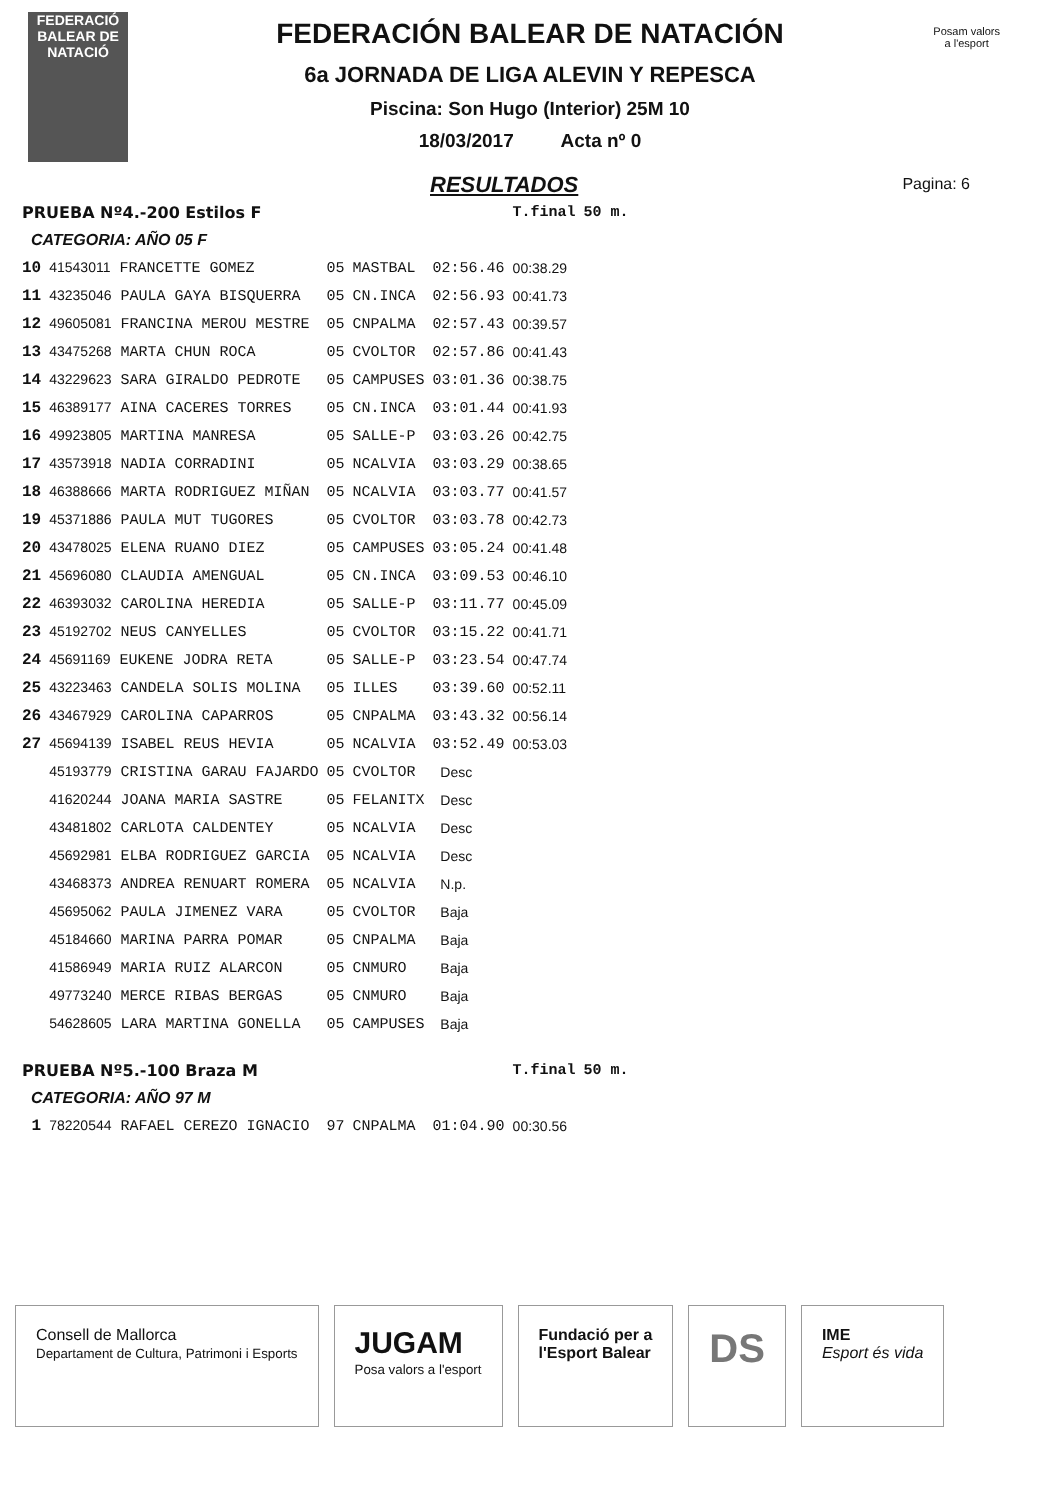FEDERACIÓ BALEAR DE NATACIÓ
FEDERACIÓN BALEAR DE NATACIÓN
6a JORNADA DE LIGA ALEVIN Y REPESCA
Piscina: Son Hugo (Interior) 25M 10
18/03/2017 Acta nº 0
Pagina: 6
Posam valors
a l'esport
RESULTADOS
| PRUEBA Nº4.-200 Estilos F | | | | | T.final | 50 m. |
| CATEGORIA: AÑO 05 F | | | | | | |
| 10 | 41543011 FRANCETTE GOMEZ | 05 | MASTBAL | 02:56.46 | 00:38.29 | |
| 11 | 43235046 PAULA GAYA BISQUERRA | 05 | CN.INCA | 02:56.93 | 00:41.73 | |
| 12 | 49605081 FRANCINA MEROU MESTRE | 05 | CNPALMA | 02:57.43 | 00:39.57 | |
| 13 | 43475268 MARTA CHUN ROCA | 05 | CVOLTOR | 02:57.86 | 00:41.43 | |
| 14 | 43229623 SARA GIRALDO PEDROTE | 05 | CAMPUSES | 03:01.36 | 00:38.75 | |
| 15 | 46389177 AINA CACERES TORRES | 05 | CN.INCA | 03:01.44 | 00:41.93 | |
| 16 | 49923805 MARTINA MANRESA | 05 | SALLE-P | 03:03.26 | 00:42.75 | |
| 17 | 43573918 NADIA CORRADINI | 05 | NCALVIA | 03:03.29 | 00:38.65 | |
| 18 | 46388666 MARTA RODRIGUEZ MIÑAN | 05 | NCALVIA | 03:03.77 | 00:41.57 | |
| 19 | 45371886 PAULA MUT TUGORES | 05 | CVOLTOR | 03:03.78 | 00:42.73 | |
| 20 | 43478025 ELENA RUANO DIEZ | 05 | CAMPUSES | 03:05.24 | 00:41.48 | |
| 21 | 45696080 CLAUDIA AMENGUAL | 05 | CN.INCA | 03:09.53 | 00:46.10 | |
| 22 | 46393032 CAROLINA HEREDIA | 05 | SALLE-P | 03:11.77 | 00:45.09 | |
| 23 | 45192702 NEUS CANYELLES | 05 | CVOLTOR | 03:15.22 | 00:41.71 | |
| 24 | 45691169 EUKENE JODRA RETA | 05 | SALLE-P | 03:23.54 | 00:47.74 | |
| 25 | 43223463 CANDELA SOLIS MOLINA | 05 | ILLES | 03:39.60 | 00:52.11 | |
| 26 | 43467929 CAROLINA CAPARROS | 05 | CNPALMA | 03:43.32 | 00:56.14 | |
| 27 | 45694139 ISABEL REUS HEVIA | 05 | NCALVIA | 03:52.49 | 00:53.03 | |
| | 45193779 CRISTINA GARAU FAJARDO | 05 | CVOLTOR | Desc | | |
| | 41620244 JOANA MARIA SASTRE | 05 | FELANITX | Desc | | |
| | 43481802 CARLOTA CALDENTEY | 05 | NCALVIA | Desc | | |
| | 45692981 ELBA RODRIGUEZ GARCIA | 05 | NCALVIA | Desc | | |
| | 43468373 ANDREA RENUART ROMERA | 05 | NCALVIA | N.p. | | |
| | 45695062 PAULA JIMENEZ VARA | 05 | CVOLTOR | Baja | | |
| | 45184660 MARINA PARRA POMAR | 05 | CNPALMA | Baja | | |
| | 41586949 MARIA RUIZ ALARCON | 05 | CNMURO | Baja | | |
| | 49773240 MERCE RIBAS BERGAS | 05 | CNMURO | Baja | | |
| | 54628605 LARA MARTINA GONELLA | 05 | CAMPUSES | Baja | | |
| PRUEBA Nº5.-100 Braza M | | | | | T.final | 50 m. |
| CATEGORIA: AÑO 97 M | | | | | | |
| 1 | 78220544 RAFAEL CEREZO IGNACIO | 97 | CNPALMA | 01:04.90 | 00:30.56 | |
Consell de Mallorca
Departament de Cultura, Patrimoni i Esports
JUGAM
Posa valors a l'esport
Fundació per a
l'Esport Balear
DS
IME
Esport és vida